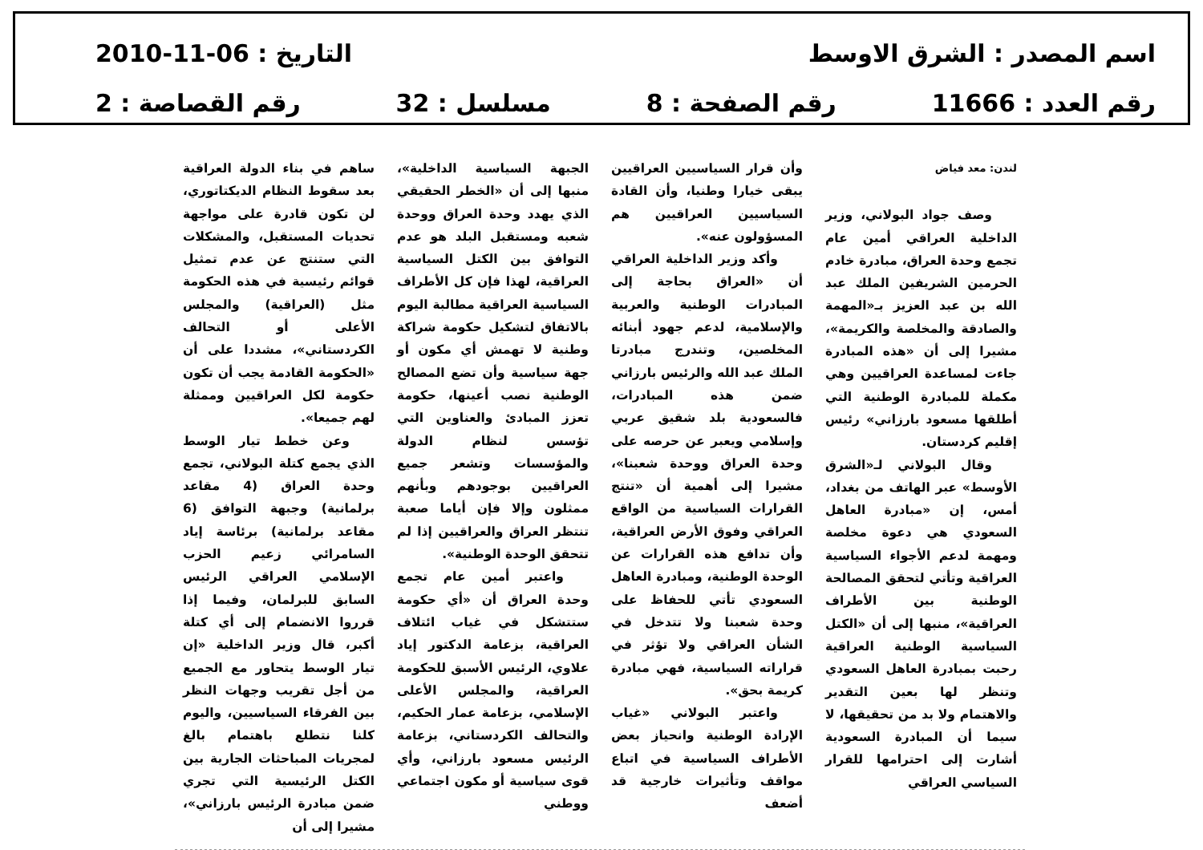اسم المصدر : الشرق الاوسط التاريخ : 06-11-2010
رقم العدد : 11666 رقم الصفحة : 8 مسلسل : 32 رقم القصاصة : 2
لندن: معد فياض
وصف جواد البولاني، وزير الداخلية العراقي أمين عام تجمع وحدة العراق، مبادرة خادم الحرمين الشريفين الملك عبد الله بن عبد العزيز بـ«المهمة والصادقة والمخلصة والكريمة»، مشيرا إلى أن «هذه المبادرة جاءت لمساعدة العراقيين وهي مكملة للمبادرة الوطنية التي أطلقها مسعود بارزاني» رئيس إقليم كردستان.
وقال البولاني لـ«الشرق الأوسط» عبر الهاتف من بغداد، أمس، إن «مبادرة العاهل السعودي هي دعوة مخلصة ومهمة لدعم الأجواء السياسية العراقية وتأتي لتحقق المصالحة الوطنية بين الأطراف العراقية»، منبها إلى أن «الكتل السياسية الوطنية العراقية رحبت بمبادرة العاهل السعودي وتنظر لها بعين التقدير والاهتمام ولا بد من تحقيقها، لا سيما أن المبادرة السعودية أشارت إلى احترامها للقرار السياسي العراقي
وأن قرار السياسيين العراقيين يبقى خيارا وطنيا، وأن القادة السياسيين العراقيين هم المسؤولون عنه».
وأكد وزير الداخلية العراقي أن «العراق بحاجة إلى المبادرات الوطنية والعربية والإسلامية، لدعم جهود أبنائه المخلصين، وتندرج مبادرتا الملك عبد الله والرئيس بارزاني ضمن هذه المبادرات، فالسعودية بلد شقيق عربي وإسلامي ويعبر عن حرصه على وحدة العراق ووحدة شعبنا»، مشيرا إلى أهمية أن «تنتج القرارات السياسية من الواقع العراقي وفوق الأرض العراقية، وأن تدافع هذه القرارات عن الوحدة الوطنية، ومبادرة العاهل السعودي تأتي للحفاظ على وحدة شعبنا ولا تتدخل في الشأن العراقي ولا تؤثر في قراراته السياسية، فهي مبادرة كريمة بحق».
واعتبر البولاني «غياب الإرادة الوطنية وانحياز بعض الأطراف السياسية في اتباع مواقف وتأثيرات خارجية قد أضعف
الجبهة السياسية الداخلية»، منبها إلى أن «الخطر الحقيقي الذي يهدد وحدة العراق ووحدة شعبه ومستقبل البلد هو عدم التوافق بين الكتل السياسية العراقية، لهذا فإن كل الأطراف السياسية العراقية مطالبة اليوم بالاتفاق لتشكيل حكومة شراكة وطنية لا تهمش أي مكون أو جهة سياسية وأن تضع المصالح الوطنية نصب أعينها، حكومة تعزز المبادئ والعناوين التي تؤسس لنظام الدولة والمؤسسات وتشعر جميع العراقيين بوجودهم وبأنهم ممثلون وإلا فإن أياما صعبة تنتظر العراق والعراقيين إذا لم تتحقق الوحدة الوطنية».
واعتبر أمين عام تجمع وحدة العراق أن «أي حكومة ستتشكل في غياب ائتلاف العراقية، بزعامة الدكتور إياد علاوي، الرئيس الأسبق للحكومة العراقية، والمجلس الأعلى الإسلامي، بزعامة عمار الحكيم، والتحالف الكردستاني، بزعامة الرئيس مسعود بارزاني، وأي قوى سياسية أو مكون اجتماعي ووطني
ساهم في بناء الدولة العراقية بعد سقوط النظام الديكتاتوري، لن تكون قادرة على مواجهة تحديات المستقبل، والمشكلات التي ستنتج عن عدم تمثيل قوائم رئيسية في هذه الحكومة مثل (العراقية) والمجلس الأعلى أو التحالف الكردستاني»، مشددا على أن «الحكومة القادمة يجب أن تكون حكومة لكل العراقيين وممثلة لهم جميعا».
وعن خطط تيار الوسط الذي يجمع كتلة البولاني، تجمع وحدة العراق (4 مقاعد برلمانية) وجبهة التوافق (6 مقاعد برلمانية) برئاسة إياد السامرائي زعيم الحزب الإسلامي العراقي الرئيس السابق للبرلمان، وفيما إذا قرروا الانضمام إلى أي كتلة أكبر، قال وزير الداخلية «إن تيار الوسط يتحاور مع الجميع من أجل تقريب وجهات النظر بين الفرقاء السياسيين، واليوم كلنا نتطلع باهتمام بالغ لمجريات المباحثات الجارية بين الكتل الرئيسية التي تجري ضمن مبادرة الرئيس بارزاني»، مشيرا إلى أن